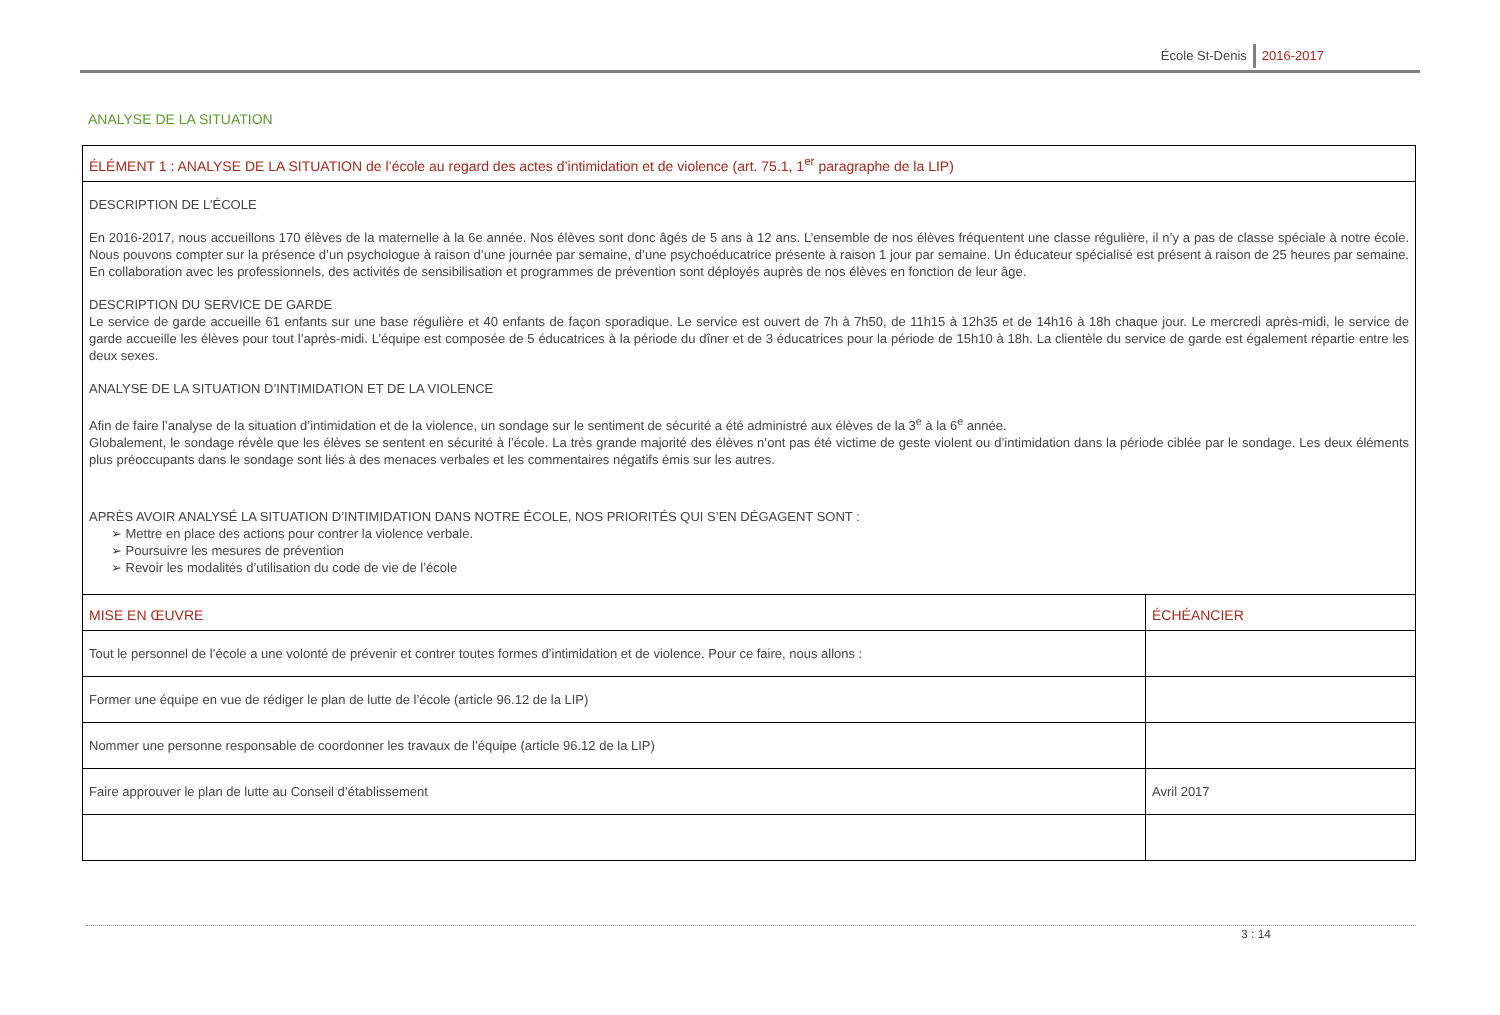École St-Denis 2016-2017
ANALYSE DE LA SITUATION
| ÉLÉMENT 1 : ANALYSE DE LA SITUATION de l’école au regard des actes d’intimidation et de violence (art. 75.1, 1<sup>er</sup> paragraphe de la LIP) | |
| DESCRIPTION DE L’ÉCOLE En 2016-2017, nous accueillons 170 élèves de la maternelle à la 6e année. Nos élèves sont donc âgés de 5 ans à 12 ans. L’ensemble de nos élèves fréquentent une classe régulière, il n’y a pas de classe spéciale à notre école. Nous pouvons compter sur la présence d’un psychologue à raison d’une journée par semaine, d’une psychoéducatrice présente à raison 1 jour par semaine. Un éducateur spécialisé est présent à raison de 25 heures par semaine. En collaboration avec les professionnels, des activités de sensibilisation et programmes de prévention sont déployés auprès de nos élèves en fonction de leur âge. DESCRIPTION DU SERVICE DE GARDE Le service de garde accueille 61 enfants sur une base régulière et 40 enfants de façon sporadique. Le service est ouvert de 7h à 7h50, de 11h15 à 12h35 et de 14h16 à 18h chaque jour. Le mercredi après-midi, le service de garde accueille les élèves pour tout l’après-midi. L’équipe est composée de 5 éducatrices à la période du dîner et de 3 éducatrices pour la période de 15h10 à 18h. La clientèle du service de garde est également répartie entre les deux sexes. ANALYSE DE LA SITUATION D’INTIMIDATION ET DE LA VIOLENCE Afin de faire l’analyse de la situation d’intimidation et de la violence, un sondage sur le sentiment de sécurité a été administré aux élèves de la 3<sup>e</sup> à la 6<sup>e</sup> année. Globalement, le sondage révèle que les élèves se sentent en sécurité à l’école. La très grande majorité des élèves n’ont pas été victime de geste violent ou d’intimidation dans la période ciblée par le sondage. Les deux éléments plus préoccupants dans le sondage sont liés à des menaces verbales et les commentaires négatifs émis sur les autres. APRÈS AVOIR ANALYSÉ LA SITUATION D’INTIMIDATION DANS NOTRE ÉCOLE, NOS PRIORITÉS QUI S’EN DÉGAGENT SONT : ➢ Mettre en place des actions pour contrer la violence verbale. ➢ Poursuivre les mesures de prévention ➢ Revoir les modalités d’utilisation du code de vie de l’école | |
| MISE EN ŒUVRE | ÉCHÉANCIER |
| Tout le personnel de l’école a une volonté de prévenir et contrer toutes formes d’intimidation et de violence. Pour ce faire, nous allons : | |
| Former une équipe en vue de rédiger le plan de lutte de l’école (article 96.12 de la LIP) | |
| Nommer une personne responsable de coordonner les travaux de l’équipe (article 96.12 de la LIP) | |
| Faire approuver le plan de lutte au Conseil d’établissement | Avril 2017 |
3 : 14